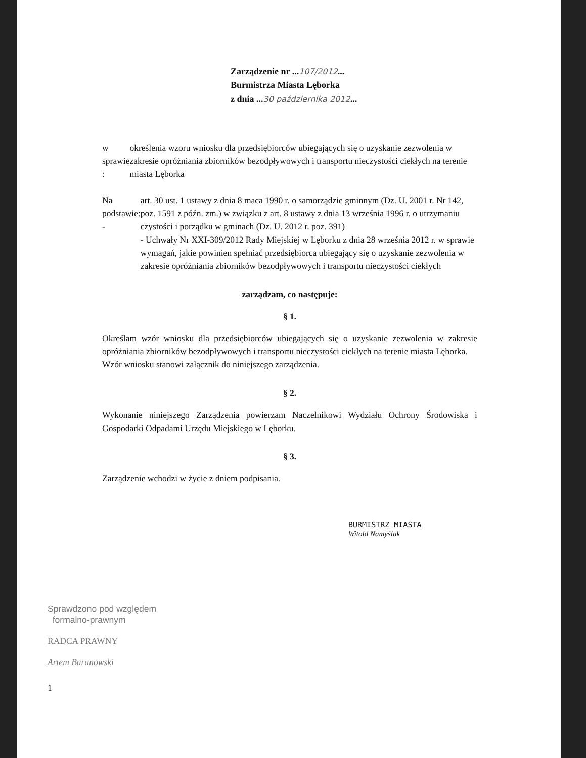Zarządzenie nr ...107/2012...
Burmistrza Miasta Lęborka
z dnia ...30 października 2012...
w sprawie :
określenia wzoru wniosku dla przedsiębiorców ubiegających się o uzyskanie zezwolenia w zakresie opróżniania zbiorników bezodpływowych i transportu nieczystości ciekłych na terenie miasta Lęborka
Na podstawie: -
art. 30 ust. 1 ustawy z dnia 8 maca 1990 r. o samorządzie gminnym (Dz. U. 2001 r. Nr 142, poz. 1591 z późn. zm.) w związku z art. 8 ustawy z dnia 13 września 1996 r. o utrzymaniu czystości i porządku w gminach (Dz. U. 2012 r. poz. 391)
- Uchwały Nr XXI-309/2012 Rady Miejskiej w Lęborku z dnia 28 września 2012 r. w sprawie wymagań, jakie powinien spełniać przedsiębiorca ubiegający się o uzyskanie zezwolenia w zakresie opróżniania zbiorników bezodpływowych i transportu nieczystości ciekłych
zarządzam, co następuje:
§ 1.
Określam wzór wniosku dla przedsiębiorców ubiegających się o uzyskanie zezwolenia w zakresie opróżniania zbiorników bezodpływowych i transportu nieczystości ciekłych na terenie miasta Lęborka.
Wzór wniosku stanowi załącznik do niniejszego zarządzenia.
§ 2.
Wykonanie niniejszego Zarządzenia powierzam Naczelnikowi Wydziału Ochrony Środowiska i Gospodarki Odpadami Urzędu Miejskiego w Lęborku.
§ 3.
Zarządzenie wchodzi w życie z dniem podpisania.
BURMISTRZ MIASTA
Witold Namyślak
Sprawdzono pod względem
formalno-prawnym
RADCA PRAWNY
Artem Baranowski
1